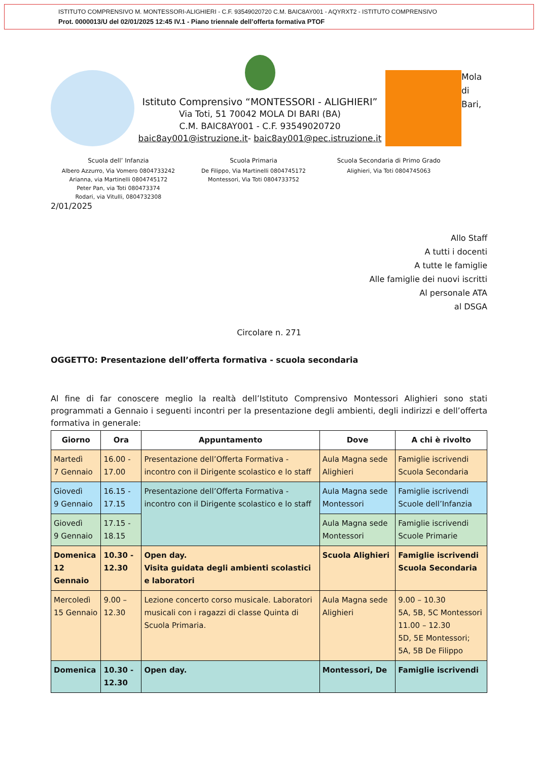ISTITUTO COMPRENSIVO M. MONTESSORI-ALIGHIERI - C.F. 93549020720 C.M. BAIC8AY001 - AQYRXT2 - ISTITUTO COMPRENSIVO
Prot. 0000013/U del 02/01/2025 12:45 IV.1 - Piano triennale dell’offerta formativa PTOF
Istituto Comprensivo “MONTESSORI - ALIGHIERI”
Via Toti, 51 70042 MOLA DI BARI (BA)
C.M. BAIC8AY001 - C.F. 93549020720
baic8ay001@istruzione.it- baic8ay001@pec.istruzione.it
Mola di Bari,
Scuola dell’ Infanzia
Albero Azzurro, Via Vomero 0804733242
Arianna, via Martinelli 0804745172
Peter Pan, via Toti 080473374
Rodari, via Vitulli, 0804732308
Scuola Primaria
De Filippo, Via Martinelli 0804745172
Montessori, Via Toti 0804733752
Scuola Secondaria di Primo Grado
Alighieri, Via Toti 0804745063
2/01/2025
Allo Staff
A tutti i docenti
A tutte le famiglie
Alle famiglie dei nuovi iscritti
Al personale ATA
al DSGA
Circolare n. 271
OGGETTO: Presentazione dell’offerta formativa - scuola secondaria
Al fine di far conoscere meglio la realtà dell’Istituto Comprensivo Montessori Alighieri sono stati programmati a Gennaio i seguenti incontri per la presentazione degli ambienti, degli indirizzi e dell’offerta formativa in generale:
| Giorno | Ora | Appuntamento | Dove | A chi è rivolto |
| --- | --- | --- | --- | --- |
| Martedì 7 Gennaio | 16.00 - 17.00 | Presentazione dell’Offerta Formativa - incontro con il Dirigente scolastico e lo staff | Aula Magna sede Alighieri | Famiglie iscrivendi Scuola Secondaria |
| Giovedì 9 Gennaio | 16.15 - 17.15 | Presentazione dell’Offerta Formativa - incontro con il Dirigente scolastico e lo staff | Aula Magna sede Montessori | Famiglie iscrivendi Scuole dell’Infanzia |
| Giovedì 9 Gennaio | 17.15 - 18.15 | | Aula Magna sede Montessori | Famiglie iscrivendi Scuole Primarie |
| Domenica 12 Gennaio | 10.30 - 12.30 | Open day. Visita guidata degli ambienti scolastici e laboratori | Scuola Alighieri | Famiglie iscrivendi Scuola Secondaria |
| Mercoledì 15 Gennaio | 9.00 – 12.30 | Lezione concerto corso musicale. Laboratori musicali con i ragazzi di classe Quinta di Scuola Primaria. | Aula Magna sede Alighieri | 9.00 – 10.30 5A, 5B, 5C Montessori 11.00 – 12.30 5D, 5E Montessori; 5A, 5B De Filippo |
| Domenica | 10.30 - 12.30 | Open day. | Montessori, De | Famiglie iscrivendi |